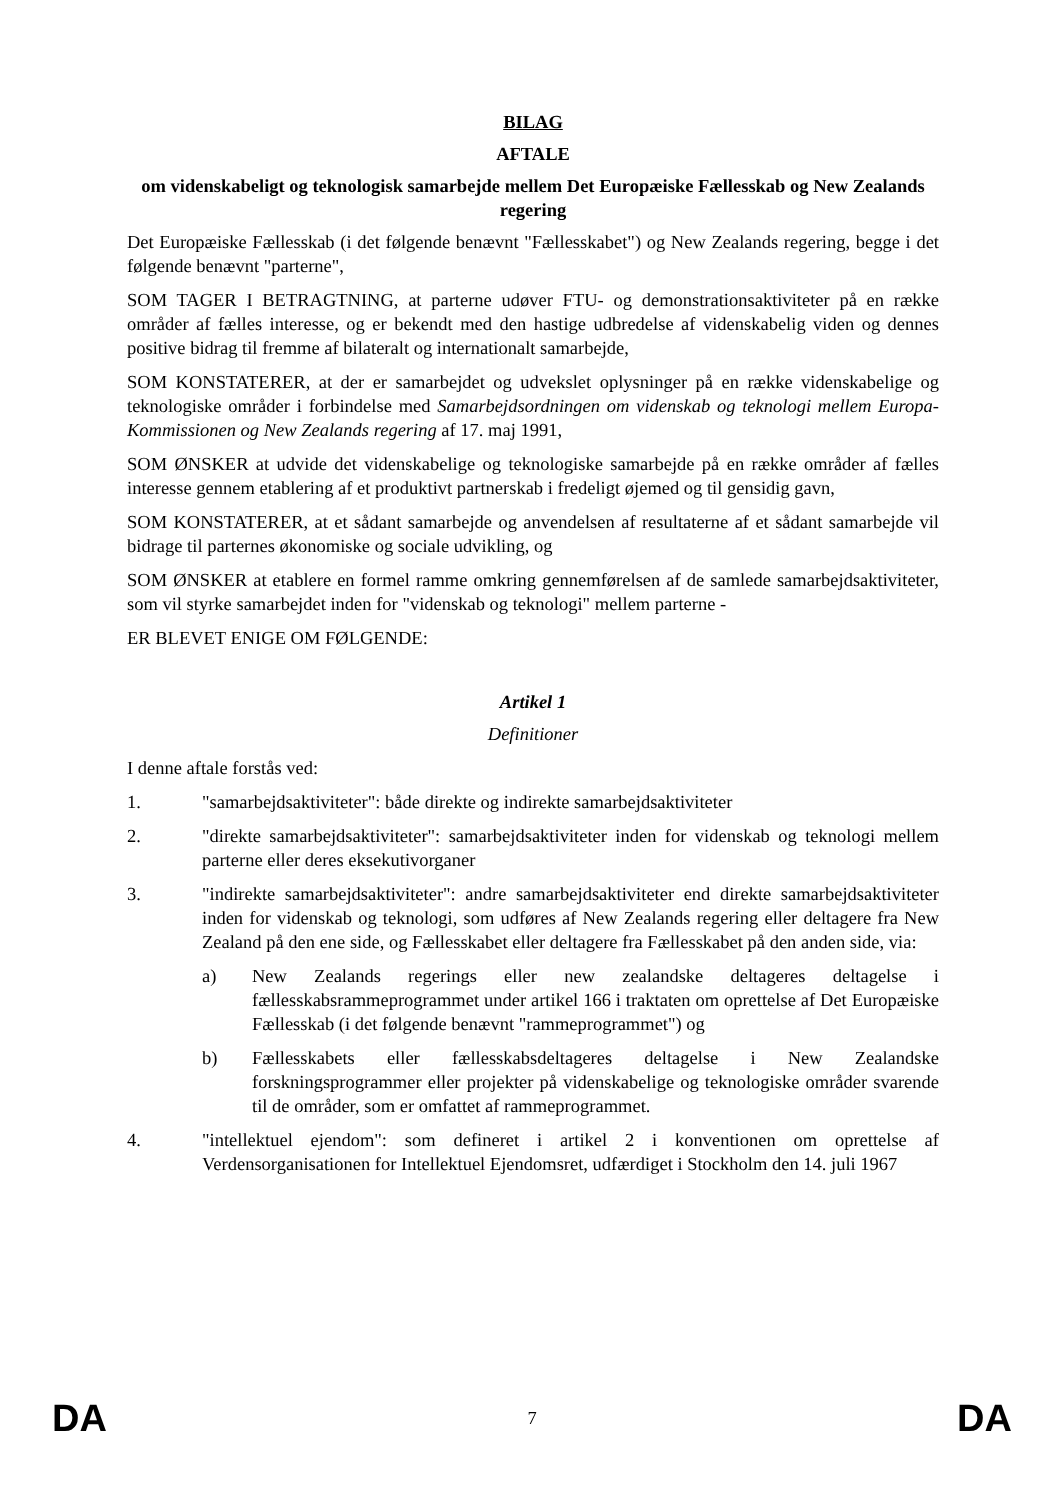BILAG
AFTALE
om videnskabeligt og teknologisk samarbejde mellem Det Europæiske Fællesskab og New Zealands regering
Det Europæiske Fællesskab (i det følgende benævnt "Fællesskabet") og New Zealands regering, begge i det følgende benævnt "parterne",
SOM TAGER I BETRAGTNING, at parterne udøver FTU- og demonstrationsaktiviteter på en række områder af fælles interesse, og er bekendt med den hastige udbredelse af videnskabelig viden og dennes positive bidrag til fremme af bilateralt og internationalt samarbejde,
SOM KONSTATERER, at der er samarbejdet og udvekslet oplysninger på en række videnskabelige og teknologiske områder i forbindelse med Samarbejdsordningen om videnskab og teknologi mellem Europa-Kommissionen og New Zealands regering af 17. maj 1991,
SOM ØNSKER at udvide det videnskabelige og teknologiske samarbejde på en række områder af fælles interesse gennem etablering af et produktivt partnerskab i fredeligt øjemed og til gensidig gavn,
SOM KONSTATERER, at et sådant samarbejde og anvendelsen af resultaterne af et sådant samarbejde vil bidrage til parternes økonomiske og sociale udvikling, og
SOM ØNSKER at etablere en formel ramme omkring gennemførelsen af de samlede samarbejdsaktiviteter, som vil styrke samarbejdet inden for "videnskab og teknologi" mellem parterne -
ER BLEVET ENIGE OM FØLGENDE:
Artikel 1
Definitioner
I denne aftale forstås ved:
1. "samarbejdsaktiviteter": både direkte og indirekte samarbejdsaktiviteter
2. "direkte samarbejdsaktiviteter": samarbejdsaktiviteter inden for videnskab og teknologi mellem parterne eller deres eksekutivorganer
3. "indirekte samarbejdsaktiviteter": andre samarbejdsaktiviteter end direkte samarbejdsaktiviteter inden for videnskab og teknologi, som udføres af New Zealands regering eller deltagere fra New Zealand på den ene side, og Fællesskabet eller deltagere fra Fællesskabet på den anden side, via:
a) New Zealands regerings eller new zealandske deltageres deltagelse i fællesskabsrammeprogrammet under artikel 166 i traktaten om oprettelse af Det Europæiske Fællesskab (i det følgende benævnt "rammeprogrammet") og
b) Fællesskabets eller fællesskabsdeltageres deltagelse i New Zealandske forskningsprogrammer eller projekter på videnskabelige og teknologiske områder svarende til de områder, som er omfattet af rammeprogrammet.
4. "intellektuel ejendom": som defineret i artikel 2 i konventionen om oprettelse af Verdensorganisationen for Intellektuel Ejendomsret, udfærdiget i Stockholm den 14. juli 1967
DA 7 DA